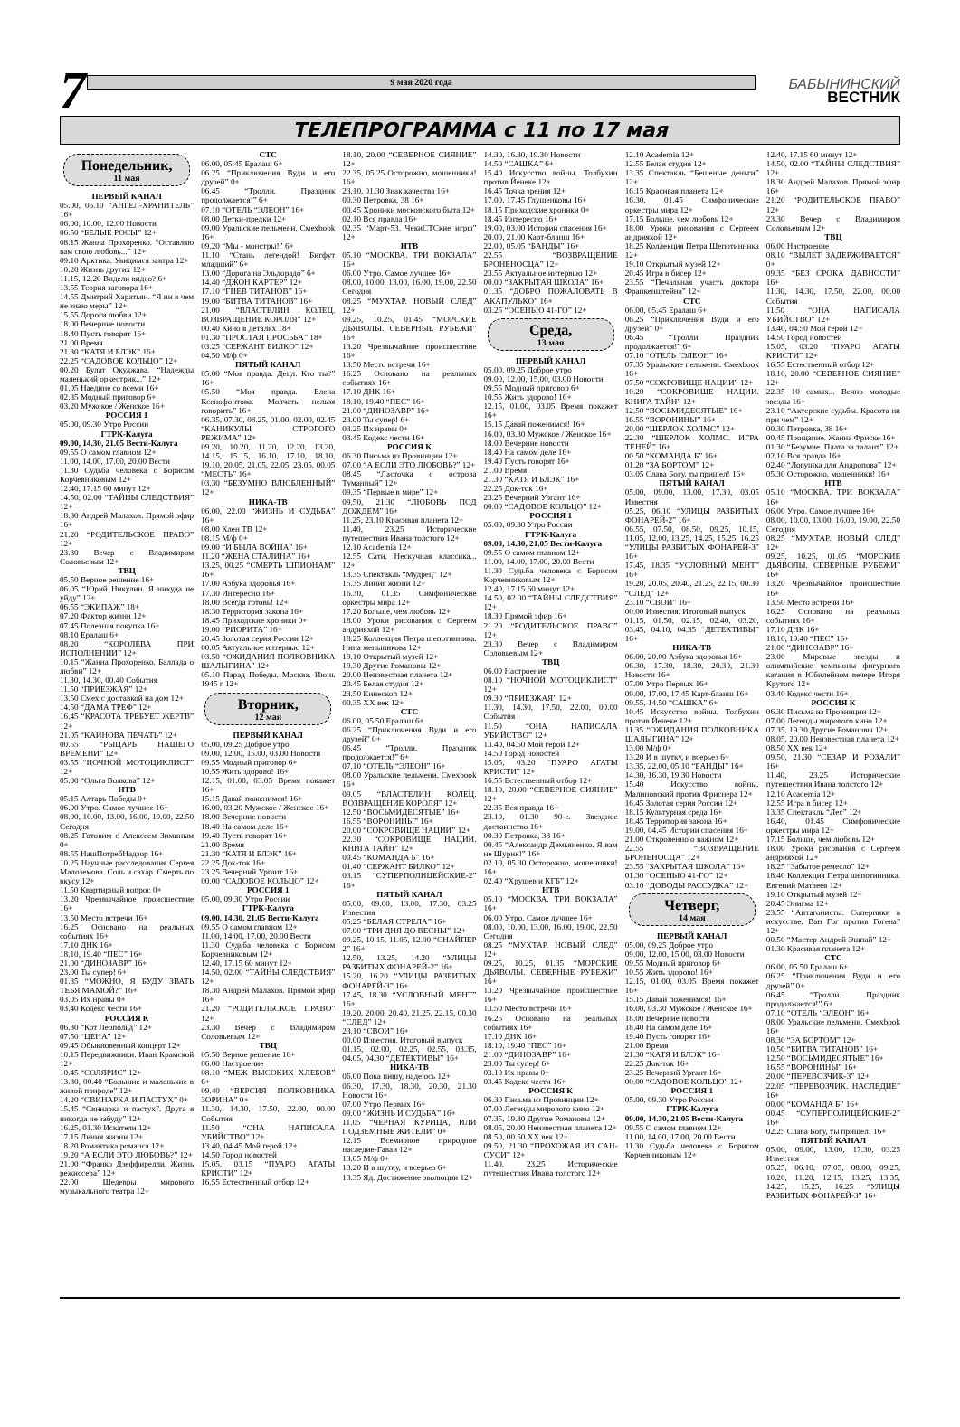7
9 мая 2020 года
БАБЫНИНСКИЙ
ВЕСТНИК
ТЕЛЕПРОГРАММА с 11 по 17 мая
Понедельник,
11 мая
ПЕРВЫЙ КАНАЛ
05.00, 06.10 “АНГЕЛ-ХРАНИТЕЛЬ” 16+
06.00, 10.00, 12.00 Новости
06.50 “БЕЛЫЕ РОСЫ” 12+
08.15 Жанна Прохоренко. “Оставляю вам свою любовь...” 12+
09.10 Арктика. Увидимся завтра 12+
10.20 Жизнь других 12+
11.15, 12.20 Видели видео? 6+
13.55 Теория заговора 16+
14.55 Дмитрий Харатьян. “Я ни в чем не знаю меры” 12+
15.55 Дороги любви 12+
18.00 Вечерние новости
18.40 Пусть говорят 16+
21.00 Время
21.30 “КАТЯ И БЛЭК” 16+
22.25 “САДОВОЕ КОЛЬЦО” 12+
00.20 Булат Окуджава. “Надежды маленький оркестрик...” 12+
01.05 Наедине со всеми 16+
02.35 Модный приговор 6+
03.20 Мужское / Женское 16+
РОССИЯ 1
05.00, 09.30 Утро России
ГТРК-Калуга
09.00, 14.30, 21.05 Вести-Калуга
09.55 О самом главном 12+
11.00, 14.00, 17.00, 20.00 Вести
11.30 Судьба человека с Борисом Корчевниковым 12+
12.40, 17.15 60 минут 12+
14.50, 02.00 “ТАЙНЫ СЛЕДСТВИЯ” 12+
18.30 Андрей Малахов. Прямой эфир 16+
21.20 “РОДИТЕЛЬСКОЕ ПРАВО” 12+
23.30 Вечер с Владимиром Соловьевым 12+
ТВЦ
05.50 Верное решение 16+
06.05 “Юрий Никулин. Я никуда не уйду” 12+
06.55 “ЭКИПАЖ” 18+
07.20 Фактор жизни 12+
07.45 Полезная покупка 16+
08.10 Ералаш 6+
08.20 “КОРОЛЕВА ПРИ ИСПОЛНЕНИИ” 12+
10.15 “Жанна Прохоренко. Баллада о любви” 12+
11.30, 14.30, 00.40 События
11.50 “ПРИЕЗЖАЯ” 12+
13.50 Смех с доставкой на дом 12+
14.50 “ДАМА ТРЕФ” 12+
16.45 “КРАСОТА ТРЕБУЕТ ЖЕРТВ” 12+
21.05 “КАИНОВА ПЕЧАТЬ” 12+
00.55 “РЫЦАРЬ НАШЕГО ВРЕМЕНИ” 12+
03.55 “НОЧНОЙ МОТОЦИКЛИСТ” 12+
05.00 “Ольга Волкова” 12+
НТВ
05.15 Алтарь Победы 0+
06.00 Утро. Самое лучшее 16+
08.00, 10.00, 13.00, 16.00, 19.00, 22.50 Сегодня
08.25 Готовим с Алексеем Зиминым 0+
08.55 НашПотребНадзор 16+
10.25 Научные расследования Сергея Малоземова. Соль и сахар. Смерть по вкусу 12+
11.50 Квартирный вопрос 0+
13.20 Чрезвычайное происшествие 16+
13.50 Место встречи 16+
16.25 Основано на реальных событиях 16+
17.10 ДНК 16+
18.10, 19.40 “ПЕС” 16+
21.00 “ДИНОЗАВР” 16+
23.00 Ты супер! 6+
01.35 “МОЖНО, Я БУДУ ЗВАТЬ ТЕБЯ МАМОЙ?” 16+
03.05 Их нравы 0+
03.40 Кодекс чести 16+
РОССИЯ К
06.30 “Кот Леопольд” 12+
07.50 “ЦЕНА” 12+
09.45 Обыкновенный концерт 12+
10.15 Передвижники. Иван Крамской 12+
10.45 “СОЛЯРИС” 12+
13.30, 00.40 “Большие и маленькие в живой природе” 12+
14.20 “СВИНАРКА И ПАСТУХ” 0+
15.45 “Свинарка и пастух”. Друга я никогда не забуду” 12+
16.25, 01.30 Искатели 12+
17.15 Линия жизни 12+
18.20 Романтика романса 12+
19.20 “А ЕСЛИ ЭТО ЛЮБОВЬ?” 12+
21.00 “Франко Дзеффирелли. Жизнь режиссера” 12+
22.00 Шедевры мирового музыкального театра 12+
СТС
06.00, 05.45 Ералаш 6+
06.25 “Приключения Вуди и его друзей” 0+
06.45 “Тролли. Праздник продолжается!” 6+
07.10 “ОТЕЛЬ “ЭЛЕОН” 16+
08.00 Детки-предки 12+
09.00 Уральские пельмени. Смехbook 16+
09.20 “Мы - монстры!” 6+
11.10 “Стань легендой! Бигфут младший” 6+
13.00 “Дорога на Эльдорадо” 6+
14.40 “ДЖОН КАРТЕР” 12+
17.10 “ГНЕВ ТИТАНОВ” 16+
19.00 “БИТВА ТИТАНОВ” 16+
21.00 “ВЛАСТЕЛИН КОЛЕЦ. ВОЗВРАЩЕНИЕ КОРОЛЯ” 12+
00.40 Кино в деталях 18+
01.30 “ПРОСТАЯ ПРОСЬБА” 18+
03.25 “СЕРЖАНТ БИЛКО” 12+
04.50 М/ф 0+
ПЯТЫЙ КАНАЛ
05.00 “Моя правда. Децл. Кто ты?” 16+
05.50 “Моя правда. Елена Ксенофонтова. Молчать нельзя говорить” 16+
06.35, 07.30, 08.25, 01.00, 02.00, 02.45 “КАНИКУЛЫ СТРОГОГО РЕЖИМА” 12+
09.20, 10.20, 11.20, 12.20, 13.20, 14.15, 15.15, 16.10, 17.10, 18.10, 19.10, 20.05, 21.05, 22.05, 23.05, 00.05 “МЕСТЬ” 16+
03.30 “БЕЗУМНО ВЛЮБЛЕННЫЙ” 12+
НИКА-ТВ
06.00, 22.00 “ЖИЗНЬ И СУДЬБА” 16+
08.00 Клен ТВ 12+
08.15 М/ф 0+
09.00 “И БЫЛА ВОЙНА” 16+
11.20 “ЖЕНА СТАЛИНА” 16+
13.25, 00.25 “СМЕРТЬ ШПИОНАМ” 16+
17.00 Азбука здоровья 16+
17.30 Интересно 16+
18.00 Всегда готовь! 12+
18.30 Территория закона 16+
18.45 Приходские хроники 0+
19.00 “РИОРИТА” 16+
20.45 Золотая серия России 12+
00.05 Актуальное интервью 12+
03.50 “ОЖИДАНИЯ ПОЛКОВНИКА ШАЛЫГИНА” 12+
05.10 Парад Победы. Москва. Июнь 1945 г 12+
Вторник,
12 мая
ПЕРВЫЙ КАНАЛ
05.00, 09.25 Доброе утро
09.00, 12.00, 15.00, 03.00 Новости
09.55 Модный приговор 6+
10.55 Жить здорово! 16+
12.15, 01.00, 03.05 Время покажет 16+
15.15 Давай поженимся! 16+
16.00, 03.20 Мужское / Женское 16+
18.00 Вечерние новости
18.40 На самом деле 16+
19.40 Пусть говорят 16+
21.00 Время
21.30 “КАТЯ И БЛЭК” 16+
22.25 Док-ток 16+
23.25 Вечерний Ургант 16+
00.00 “САДОВОЕ КОЛЬЦО” 12+
РОССИЯ 1
05.00, 09.30 Утро России
ГТРК-Калуга
09.00, 14.30, 21.05 Вести-Калуга
09.55 О самом главном 12+
11.00, 14.00, 17.00, 20.00 Вести
11.30 Судьба человека с Борисом Корчевниковым 12+
12.40, 17.15 60 минут 12+
14.50, 02.00 “ТАЙНЫ СЛЕДСТВИЯ” 12+
18.30 Андрей Малахов. Прямой эфир 16+
21.20 “РОДИТЕЛЬСКОЕ ПРАВО” 12+
23.30 Вечер с Владимиром Соловьевым 12+
ТВЦ
05.50 Верное решение 16+
06.00 Настроение
08.10 “МЕЖ ВЫСОКИХ ХЛЕБОВ” 6+
09.40 “ВЕРСИЯ ПОЛКОВНИКА ЗОРИНА” 0+
11.30, 14.30, 17.50, 22.00, 00.00 События
11.50 “ОНА НАПИСАЛА УБИЙСТВО” 12+
13.40, 04.45 Мой герой 12+
14.50 Город новостей
15.05, 03.15 “ПУАРО АГАТЫ КРИСТИ” 12+
16.55 Естественный отбор 12+
18.10, 20.00 “СЕВЕРНОЕ СИЯНИЕ” 12+
22.35, 05.25 Осторожно, мошенники! 16+
23.10, 01.30 Знак качества 16+
00.30 Петровка, 38 16+
00.45 Хроники московского быта 12+
02.10 Вся правда 16+
02.35 “Март-53. ЧекиСТСкие игры” 12+
НТВ
05.10 “МОСКВА. ТРИ ВОКЗАЛА” 16+
06.00 Утро. Самое лучшее 16+
08.00, 10.00, 13.00, 16.00, 19.00, 22.50 Сегодня
08.25 “МУХТАР. НОВЫЙ СЛЕД” 12+
09.25, 10.25, 01.45 “МОРСКИЕ ДЬЯВОЛЫ. СЕВЕРНЫЕ РУБЕЖИ” 16+
13.20 Чрезвычайное происшествие 16+
13.50 Место встречи 16+
16.25 Основано на реальных событиях 16+
17.10 ДНК 16+
18.10, 19.40 “ПЕС” 16+
21.00 “ДИНОЗАВР” 16+
23.00 Ты супер! 6+
03.25 Их нравы 0+
03.45 Кодекс чести 16+
РОССИЯ К
06.30 Письма из Провинции 12+
07.00 “А ЕСЛИ ЭТО ЛЮБОВЬ?” 12+
08.45 “Ласточка с острова Туманный” 12+
09.35 “Первые в мире” 12+
09.50, 21.30 “ЛЮБОВЬ ПОД ДОЖДЕМ” 16+
11.25, 23.10 Красивая планета 12+
11.40, 23.25 Исторические путешествия Ивана толстого 12+
12.10 Academia 12+
12.55 Сати. Нескучная классика... 12+
13.35 Спектакль “Мудрец” 12+
15.35 Линия жизни 12+
16.30, 01.35 Симфонические оркестры мира 12+
17.20 Больше, чем любовь 12+
18.00 Уроки рисования с Сергеем андрияхой 12+
18.25 Коллекция Петра шепотинника. Нина меньшикова 12+
19.10 Открытый музей 12+
19.30 Другие Романовы 12+
20.00 Неизвестная планета 12+
20.45 Белая студия 12+
23.50 Кинескоп 12+
00.35 XX век 12+
СТС
06.00, 05.50 Ералаш 6+
06.25 “Приключения Вуди и его друзей” 0+
06.45 “Тролли. Праздник продолжается!” 6+
07.10 “ОТЕЛЬ “ЭЛЕОН” 16+
08.00 Уральские пельмени. Смехbook 16+
09.05 “ВЛАСТЕЛИН КОЛЕЦ. ВОЗВРАЩЕНИЕ КОРОЛЯ” 12+
12.50 “ВОСЬМИДЕСЯТЫЕ” 16+
16.55 “ВОРОНИНЫ” 16+
20.00 “СОКРОВИЩЕ НАЦИИ” 12+
22.30 “СОКРОВИЩЕ НАЦИИ. КНИГА ТАЙН” 12+
00.45 “КОМАНДА Б” 16+
01.40 “СЕРЖАНТ БИЛКО” 12+
03.15 “СУПЕРПОЛИЦЕЙСКИЕ-2” 16+
ПЯТЫЙ КАНАЛ
05.00, 09.00, 13.00, 17.30, 03.25 Известия
05.25 “БЕЛАЯ СТРЕЛА” 16+
07.00 “ТРИ ДНЯ ДО ВЕСНЫ” 12+
09.25, 10.15, 11.05, 12.00 “СНАЙПЕР 2” 16+
12.50, 13.25, 14.20 “УЛИЦЫ РАЗБИТЫХ ФОНАРЕЙ-2” 16+
15.20, 16.20 “УЛИЦЫ РАЗБИТЫХ ФОНАРЕЙ-3” 16+
17.45, 18.30 “УСЛОВНЫЙ МЕНТ” 16+
19.20, 20.00, 20.40, 21.25, 22.15, 00.30 “СЛЕД” 12+
23.10 “СВОИ” 16+
00.00 Известия. Итоговый выпуск
01.15, 02.00, 02.25, 02.55, 03.35, 04.05, 04.30 “ДЕТЕКТИВЫ” 16+
НИКА-ТВ
06.00 Пока пишу, надеюсь 12+
06.30, 17.30, 18.30, 20.30, 21.30 Новости 16+
07.00 Утро Первых 16+
09.00 “ЖИЗНЬ И СУДЬБА” 16+
11.05 “ЧЕРНАЯ КУРИЦА, ИЛИ ПОДЗЕМНЫЕ ЖИТЕЛИ” 0+
12.15 Всемирное природное наследие-Гаваи 12+
13.05 М/ф 0+
13.20 И в шутку, и всерьез 6+
13.35 Яд. Достижение эволюции 12+
14.30, 16.30, 19.30 Новости
14.50 “САШКА” 6+
15.40 Искусство войны. Толбухин против Йенеке 12+
16.45 Точка зрения 12+
17.00, 17.45 Глушенковы 16+
18.15 Приходские хроники 0+
18.45 Интересно 16+
19.00, 03.00 Истории спасения 16+
20.00, 21.00 Карт-бланш 16+
22.00, 05.05 “БАНДЫ” 16+
22.55 “ВОЗВРАЩЕНИЕ БРОНЕНОСЦА” 12+
23.55 Актуальное интервью 12+
00.00 “ЗАКРЫТАЯ ШКОЛА” 16+
01.35 “ДОБРО ПОЖАЛОВАТЬ В АКАПУЛЬКО” 16+
03.25 “ОСЕНЬЮ 41-ГО” 12+
Среда,
13 мая
ПЕРВЫЙ КАНАЛ
05.00, 09.25 Доброе утро
09.00, 12.00, 15.00, 03.00 Новости
09.55 Модный приговор 6+
10.55 Жить здорово! 16+
12.15, 01.00, 03.05 Время покажет 16+
15.15 Давай поженимся! 16+
16.00, 03.30 Мужское / Женское 16+
18.00 Вечерние новости
18.40 На самом деле 16+
19.40 Пусть говорят 16+
21.00 Время
21.30 “КАТЯ И БЛЭК” 16+
22.25 Док-ток 16+
23.25 Вечерний Ургант 16+
00.00 “САДОВОЕ КОЛЬЦО” 12+
РОССИЯ 1
05.00, 09.30 Утро России
ГТРК-Калуга
09.00, 14.30, 21.05 Вести-Калуга
09.55 О самом главном 12+
11.00, 14.00, 17.00, 20.00 Вести
11.30 Судьба человека с Борисом Корчевниковым 12+
12.40, 17.15 60 минут 12+
14.50, 02.00 “ТАЙНЫ СЛЕДСТВИЯ” 12+
18.30 Прямой эфир 16+
21.20 “РОДИТЕЛЬСКОЕ ПРАВО” 12+
23.30 Вечер с Владимиром Соловьевым 12+
ТВЦ
06.00 Настроение
08.10 “НОЧНОЙ МОТОЦИКЛИСТ” 12+
09.30 “ПРИЕЗЖАЯ” 12+
11.30, 14.30, 17.50, 22.00, 00.00 События
11.50 “ОНА НАПИСАЛА УБИЙСТВО” 12+
13.40, 04.50 Мой герой 12+
14.50 Город новостей
15.05, 03.20 “ПУАРО АГАТЫ КРИСТИ” 12+
16.55 Естественный отбор 12+
18.10, 20.00 “СЕВЕРНОЕ СИЯНИЕ” 12+
22.35 Вся правда 16+
23.10, 01.30 90-е. Звездное достоинство 16+
00.30 Петровка, 38 16+
00.45 “Александр Демьяненко. Я вам не Шурик!” 16+
02.10, 05.30 Осторожно, мошенники! 16+
02.40 “Хрущев и КГБ” 12+
НТВ
05.10 “МОСКВА. ТРИ ВОКЗАЛА” 16+
06.00 Утро. Самое лучшее 16+
08.00, 10.00, 13.00, 16.00, 19.00, 22.50 Сегодня
08.25 “МУХТАР. НОВЫЙ СЛЕД” 12+
09.25, 10.25, 01.35 “МОРСКИЕ ДЬЯВОЛЫ. СЕВЕРНЫЕ РУБЕЖИ” 16+
13.20 Чрезвычайное происшествие 16+
13.50 Место встречи 16+
16.25 Основано на реальных событиях 16+
17.10 ДНК 16+
18.10, 19.40 “ПЕС” 16+
21.00 “ДИНОЗАВР” 16+
23.00 Ты супер! 6+
03.10 Их нравы 0+
03.45 Кодекс чести 16+
РОССИЯ К
06.30 Письма из Провинции 12+
07.00 Легенды мирового кино 12+
07.35, 19.30 Другие Романовы 12+
08.05, 20.00 Неизвестная планета 12+
08.50, 00.50 XX век 12+
09.50, 21.30 “ПРОХОЖАЯ ИЗ САН-СУСИ” 12+
11.40, 23.25 Исторические путешествия Ивана толстого 12+
12.10 Academia 12+
12.55 Белая студия 12+
13.35 Спектакль “Бешеные деньги” 12+
16.15 Красивая планета 12+
16.30, 01.45 Симфонические оркестры мира 12+
17.15 Больше, чем любовь 12+
18.00 Уроки рисования с Сергеем андрияхой 12+
18.25 Коллекция Петра Шепотинника 12+
19.10 Открытый музей 12+
20.45 Игра в бисер 12+
23.55 “Печальная участь доктора Франкенштейна” 12+
СТС
06.00, 05.45 Ералаш 6+
06.25 “Приключения Вуди и его друзей” 0+
06.45 “Тролли. Праздник продолжается!” 6+
07.10 “ОТЕЛЬ “ЭЛЕОН” 16+
07.35 Уральские пельмени. Смехbook 16+
07.50 “СОКРОВИЩЕ НАЦИИ” 12+
10.20 “СОКРОВИЩЕ НАЦИИ. КНИГА ТАЙН” 12+
12.50 “ВОСЬМИДЕСЯТЫЕ” 16+
16.55 “ВОРОНИНЫ” 16+
20.00 “ШЕРЛОК ХОЛМС” 12+
22.30 “ШЕРЛОК ХОЛМС. ИГРА ТЕНЕЙ” 16+
00.50 “КОМАНДА Б” 16+
01.20 “ЗА БОРТОМ” 12+
03.05 Слава Богу, ты пришел! 16+
ПЯТЫЙ КАНАЛ
05.00, 09.00, 13.00, 17.30, 03.05 Известия
05.25, 06.10 “УЛИЦЫ РАЗБИТЫХ ФОНАРЕЙ-2” 16+
06.55, 07.50, 08.50, 09.25, 10.15, 11.05, 12.00, 13.25, 14.25, 15.25, 16.25 “УЛИЦЫ РАЗБИТЫХ ФОНАРЕЙ-3” 16+
17.45, 18.35 “УСЛОВНЫЙ МЕНТ” 16+
19.20, 20.05, 20.40, 21.25, 22.15, 00.30 “СЛЕД” 12+
23.10 “СВОИ” 16+
00.00 Известия. Итоговый выпуск
01.15, 01.50, 02.15, 02.40, 03.20, 03.45, 04.10, 04.35 “ДЕТЕКТИВЫ” 16+
НИКА-ТВ
06.00, 20.00 Азбука здоровья 16+
06.30, 17.30, 18.30, 20.30, 21.30 Новости 16+
07.00 Утро Первых 16+
09.00, 17.00, 17.45 Карт-бланш 16+
09.55, 14.50 “САШКА” 6+
10.45 Искусство войны. Толбухин против Йенеке 12+
11.35 “ОЖИДАНИЯ ПОЛКОВНИКА ШАЛЫГИНА” 12+
13.00 М/ф 0+
13.20 И в шутку, и всерьез 6+
13.35, 22.00, 05.10 “БАНДЫ” 16+
14.30, 16.30, 19.30 Новости
15.40 Искусство войны. Малиновский против Фриснера 12+
16.45 Золотая серия России 12+
18.15 Культурная среда 16+
18.45 Территория закона 16+
19.00, 04.45 Истории спасения 16+
21.00 Откровенно о важном 12+
22.55 “ВОЗВРАЩЕНИЕ БРОНЕНОСЦА” 12+
23.55 “ЗАКРЫТАЯ ШКОЛА” 16+
01.30 “ОСЕНЬЮ 41-ГО” 12+
03.10 “ДОВОДЫ РАССУДКА” 12+
Четверг,
14 мая
ПЕРВЫЙ КАНАЛ
05.00, 09.25 Доброе утро
09.00, 12.00, 15.00, 03.00 Новости
09.55 Модный приговор 6+
10.55 Жить здорово! 16+
12.15, 01.00, 03.05 Время покажет 16+
15.15 Давай поженимся! 16+
16.00, 03.30 Мужское / Женское 16+
18.00 Вечерние новости
18.40 На самом деле 16+
19.40 Пусть говорят 16+
21.00 Время
21.30 “КАТЯ И БЛЭК” 16+
22.25 Док-ток 16+
23.25 Вечерний Ургант 16+
00.00 “САДОВОЕ КОЛЬЦО” 12+
РОССИЯ 1
05.00, 09.30 Утро России
ГТРК-Калуга
09.00, 14.30, 21.05 Вести-Калуга
09.55 О самом главном 12+
11.00, 14.00, 17.00, 20.00 Вести
11.30 Судьба человека с Борисом Корчевниковым 12+
12.40, 17.15 60 минут 12+
14.50, 02.00 “ТАЙНЫ СЛЕДСТВИЯ” 12+
18.30 Андрей Малахов. Прямой эфир 16+
21.20 “РОДИТЕЛЬСКОЕ ПРАВО” 12+
23.30 Вечер с Владимиром Соловьевым 12+
ТВЦ
06.00 Настроение
08.10 “ВЫЛЕТ ЗАДЕРЖИВАЕТСЯ” 0+
09.35 “БЕЗ СРОКА ДАВНОСТИ” 16+
11.30, 14.30, 17.50, 22.00, 00.00 События
11.50 “ОНА НАПИСАЛА УБИЙСТВО” 12+
13.40, 04.50 Мой герой 12+
14.50 Город новостей
15.05, 03.20 “ПУАРО АГАТЫ КРИСТИ” 12+
16.55 Естественный отбор 12+
18.10, 20.00 “СЕВЕРНОЕ СИЯНИЕ” 12+
22.35 10 самых... Вечно молодые звезды 16+
23.10 “Актерские судьбы. Красота ни при чем” 12+
00.30 Петровка, 38 16+
00.45 Прощание. Жанна Фриске 16+
01.30 “Безумие. Плата за талант” 12+
02.10 Вся правда 16+
02.40 “Ловушка для Андропова” 12+
05.30 Осторожно, мошенники! 16+
НТВ
05.10 “МОСКВА. ТРИ ВОКЗАЛА” 16+
06.00 Утро. Самое лучшее 16+
08.00, 10.00, 13.00, 16.00, 19.00, 22.50 Сегодня
08.25 “МУХТАР. НОВЫЙ СЛЕД” 12+
09.25, 10.25, 01.05 “МОРСКИЕ ДЬЯВОЛЫ. СЕВЕРНЫЕ РУБЕЖИ” 16+
13.20 Чрезвычайное происшествие 16+
13.50 Место встречи 16+
16.25 Основано на реальных событиях 16+
17.10 ДНК 16+
18.10, 19.40 “ПЕС” 16+
21.00 “ДИНОЗАВР” 16+
23.00 Мировые звезды и олимпийские чемпионы фигурного катания в Юбилейном вечере Игоря Крутого 12+
03.40 Кодекс чести 16+
РОССИЯ К
06.30 Письма из Провинции 12+
07.00 Легенды мирового кино 12+
07.35, 19.30 Другие Романовы 12+
08.05, 20.00 Неизвестная планета 12+
08.50 XX век 12+
09.50, 21.30 “СЕЗАР И РОЗАЛИ” 16+
11.40, 23.25 Исторические путешествия Ивана толстого 12+
12.10 Academia 12+
12.55 Игра в бисер 12+
13.35 Спектакль “Лес” 12+
16.40, 01.45 Симфонические оркестры мира 12+
17.15 Больше, чем любовь 12+
18.00 Уроки рисования с Сергеем андрияхой 12+
18.25 “Забытое ремесло” 12+
18.40 Коллекция Петра шепотинника. Евгений Матвеев 12+
19.10 Открытый музей 12+
20.45 Энигма 12+
23.55 “Антагонисты. Соперники в искусстве. Ван Гог против Гогена” 12+
00.50 “Мастер Андрей Эшпай” 12+
01.30 Красивая планета 12+
СТС
06.00, 05.50 Ералаш 6+
06.25 “Приключения Вуди и его друзей” 0+
06.45 “Тролли. Праздник продолжается!” 6+
07.10 “ОТЕЛЬ “ЭЛЕОН” 16+
08.00 Уральские пельмени. Смехbook 16+
08.30 “ЗА БОРТОМ” 12+
10.50 “БИТВА ТИТАНОВ” 16+
12.50 “ВОСЬМИДЕСЯТЫЕ” 16+
16.55 “ВОРОНИНЫ” 16+
20.00 “ПЕРЕВОЗЧИК-3” 12+
22.05 “ПЕРЕВОЗЧИК. НАСЛЕДИЕ” 16+
00.00 “КОМАНДА Б” 16+
00.45 “СУПЕРПОЛИЦЕЙСКИЕ-2” 16+
02.25 Слава Богу, ты пришел! 16+
ПЯТЫЙ КАНАЛ
05.00, 09.00, 13.00, 17.30, 03.25 Известия
05.25, 06.10, 07.05, 08.00, 09.25, 10.20, 11.20, 12.15, 13.25, 13.35, 14.25, 15.25, 16.25 “УЛИЦЫ РАЗБИТЫХ ФОНАРЕЙ-3” 16+